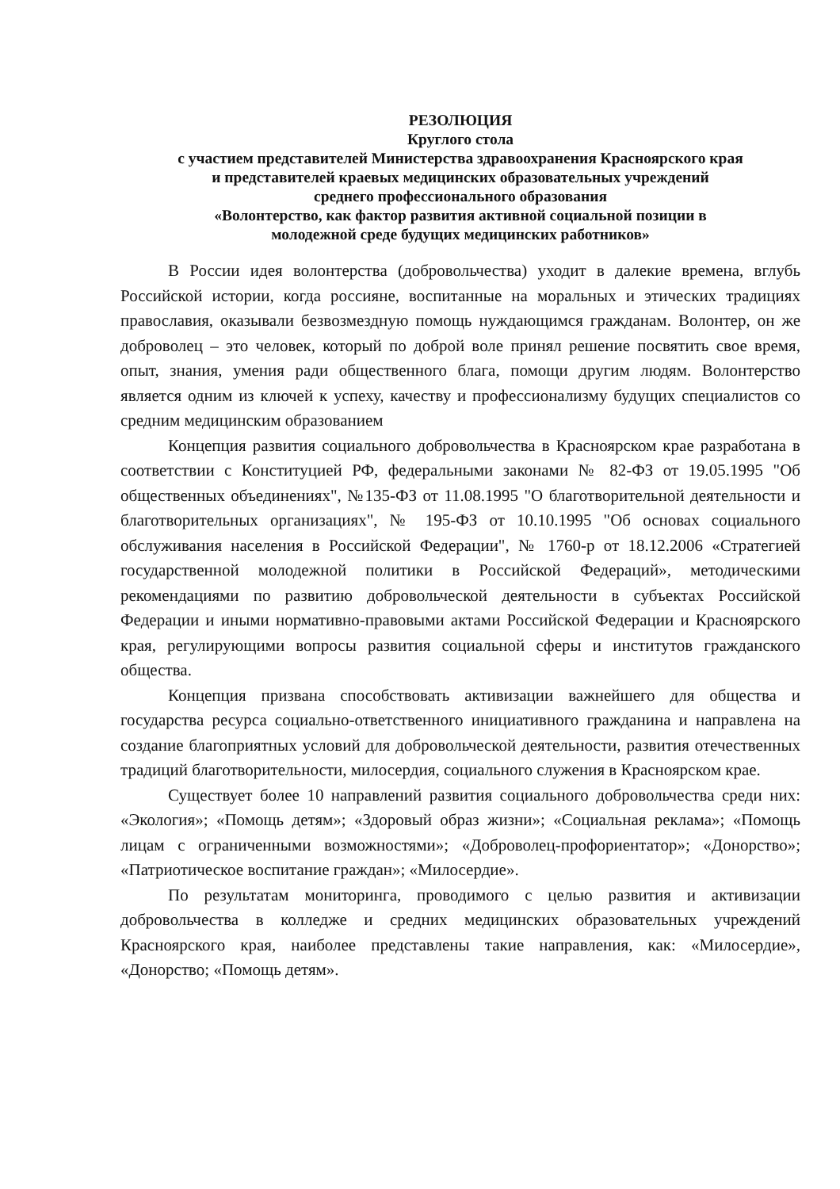РЕЗОЛЮЦИЯ
Круглого стола
с участием представителей Министерства здравоохранения Красноярского края
и представителей краевых медицинских образовательных учреждений
среднего профессионального образования
«Волонтерство, как фактор развития активной социальной позиции в
молодежной среде будущих медицинских работников»
В России идея волонтерства (добровольчества) уходит в далекие времена, вглубь Российской истории, когда россияне, воспитанные на моральных и этических традициях православия, оказывали безвозмездную помощь нуждающимся гражданам. Волонтер, он же доброволец – это человек, который по доброй воле принял решение посвятить свое время, опыт, знания, умения ради общественного блага, помощи другим людям. Волонтерство является одним из ключей к успеху, качеству и профессионализму будущих специалистов со средним медицинским образованием
Концепция развития социального добровольчества в Красноярском крае разработана в соответствии с Конституцией РФ, федеральными законами № 82-ФЗ от 19.05.1995 "Об общественных объединениях", №135-ФЗ от 11.08.1995 "О благотворительной деятельности и благотворительных организациях", № 195-ФЗ от 10.10.1995 "Об основах социального обслуживания населения в Российской Федерации", № 1760-р от 18.12.2006 «Стратегией государственной молодежной политики в Российской Федераций», методическими рекомендациями по развитию добровольческой деятельности в субъектах Российской Федерации и иными нормативно-правовыми актами Российской Федерации и Красноярского края, регулирующими вопросы развития социальной сферы и институтов гражданского общества.
Концепция призвана способствовать активизации важнейшего для общества и государства ресурса социально-ответственного инициативного гражданина и направлена на создание благоприятных условий для добровольческой деятельности, развития отечественных традиций благотворительности, милосердия, социального служения в Красноярском крае.
Существует более 10 направлений развития социального добровольчества среди них: «Экология»; «Помощь детям»; «Здоровый образ жизни»; «Социальная реклама»; «Помощь лицам с ограниченными возможностями»; «Доброволец-профориентатор»; «Донорство»; «Патриотическое воспитание граждан»; «Милосердие».
По результатам мониторинга, проводимого с целью развития и активизации добровольчества в колледже и средних медицинских образовательных учреждений Красноярского края, наиболее представлены такие направления, как: «Милосердие», «Донорство; «Помощь детям».